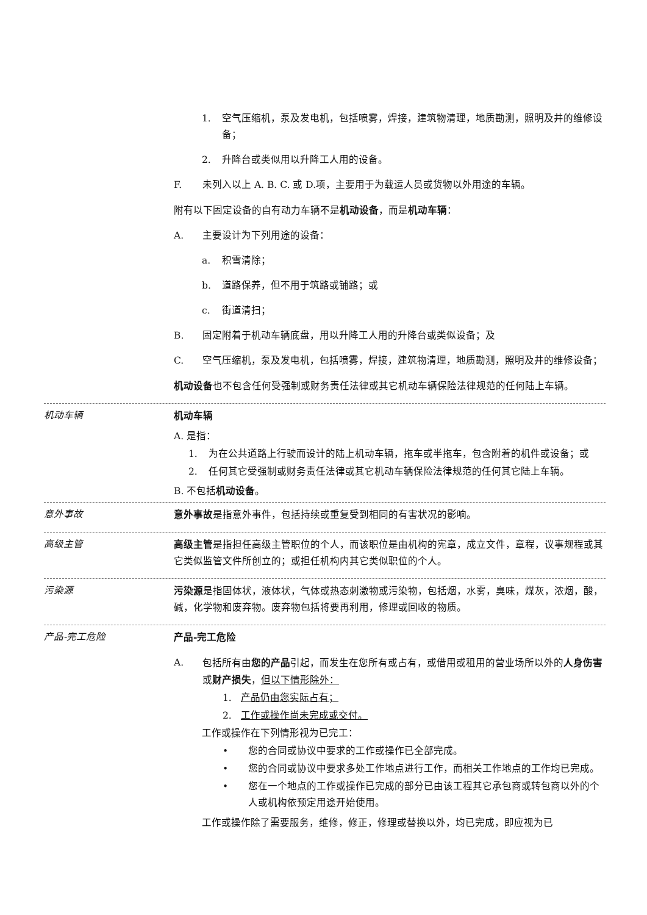1. 空气压缩机，泵及发电机，包括喷雾，焊接，建筑物清理，地质勘测，照明及井的维修设备；
2. 升降台或类似用以升降工人用的设备。
F. 未列入以上 A. B. C. 或 D.项，主要用于为载运人员或货物以外用途的车辆。
附有以下固定设备的自有动力车辆不是机动设备，而是机动车辆：
A. 主要设计为下列用途的设备：
a. 积雪清除；
b. 道路保养，但不用于筑路或铺路；或
c. 街道清扫；
B. 固定附着于机动车辆底盘，用以升降工人用的升降台或类似设备；及
C. 空气压缩机，泵及发电机，包括喷雾，焊接，建筑物清理，地质勘测，照明及井的维修设备；
机动设备也不包含任何受强制或财务责任法律或其它机动车辆保险法律规范的任何陆上车辆。
机动车辆
机动车辆
A. 是指：
1. 为在公共道路上行驶而设计的陆上机动车辆，拖车或半拖车，包含附着的机件或设备；或
2. 任何其它受强制或财务责任法律或其它机动车辆保险法律规范的任何其它陆上车辆。
B. 不包括机动设备。
意外事故
意外事故是指意外事件，包括持续或重复受到相同的有害状况的影响。
高级主管
高级主管是指担任高级主管职位的个人，而该职位是由机构的宪章，成立文件，章程，议事规程或其它类似监管文件所创立的；或担任机构内其它类似职位的个人。
污染源
污染源是指固体状，液体状，气体或热态刺激物或污染物，包括烟，水雾，臭味，煤灰，浓烟，酸，碱，化学物和废弃物。废弃物包括将要再利用，修理或回收的物质。
产品-完工危险
产品-完工危险
A. 包括所有由您的产品引起，而发生在您所有或占有，或借用或租用的营业场所以外的人身伤害或财产损失，但以下情形除外：
1. 产品仍由您实际占有；
2. 工作或操作尚未完成或交付。
工作或操作在下列情形视为已完工：
• 您的合同或协议中要求的工作或操作已全部完成。
• 您的合同或协议中要求多处工作地点进行工作，而相关工作地点的工作均已完成。
• 您在一个地点的工作或操作已完成的部分已由该工程其它承包商或转包商以外的个人或机构依预定用途开始使用。
工作或操作除了需要服务，维修，修正，修理或替换以外，均已完成，即应视为已